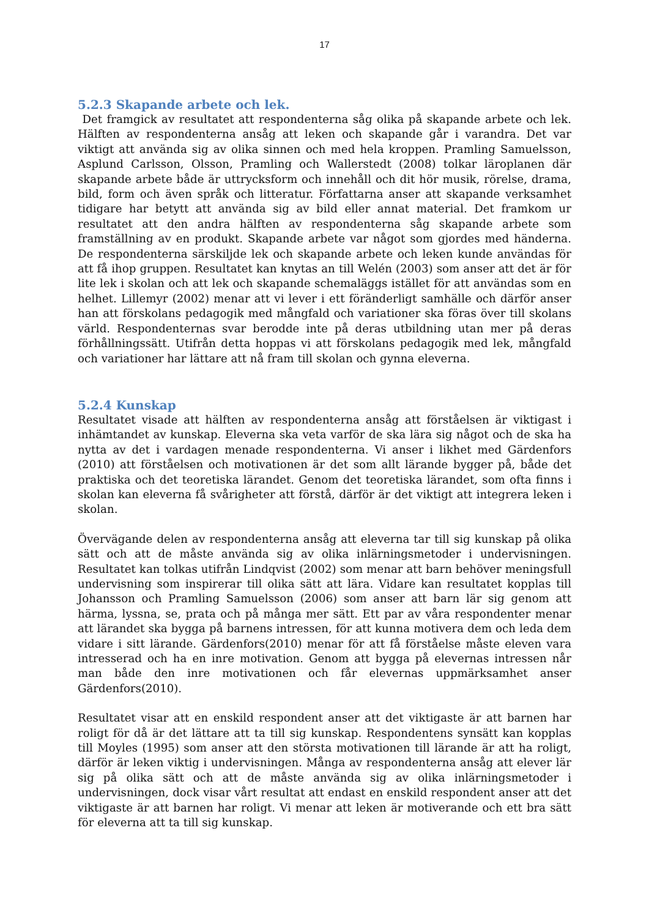17
5.2.3 Skapande arbete och lek.
Det framgick av resultatet att respondenterna såg olika på skapande arbete och lek. Hälften av respondenterna ansåg att leken och skapande går i varandra. Det var viktigt att använda sig av olika sinnen och med hela kroppen. Pramling Samuelsson, Asplund Carlsson, Olsson, Pramling och Wallerstedt (2008) tolkar läroplanen där skapande arbete både är uttrycksform och innehåll och dit hör musik, rörelse, drama, bild, form och även språk och litteratur. Författarna anser att skapande verksamhet tidigare har betytt att använda sig av bild eller annat material. Det framkom ur resultatet att den andra hälften av respondenterna såg skapande arbete som framställning av en produkt. Skapande arbete var något som gjordes med händerna. De respondenterna särskiljde lek och skapande arbete och leken kunde användas för att få ihop gruppen. Resultatet kan knytas an till Welén (2003) som anser att det är för lite lek i skolan och att lek och skapande schemaläggs istället för att användas som en helhet. Lillemyr (2002) menar att vi lever i ett föränderligt samhälle och därför anser han att förskolans pedagogik med mångfald och variationer ska föras över till skolans värld. Respondenternas svar berodde inte på deras utbildning utan mer på deras förhållningssätt. Utifrån detta hoppas vi att förskolans pedagogik med lek, mångfald och variationer har lättare att nå fram till skolan och gynna eleverna.
5.2.4 Kunskap
Resultatet visade att hälften av respondenterna ansåg att förståelsen är viktigast i inhämtandet av kunskap. Eleverna ska veta varför de ska lära sig något och de ska ha nytta av det i vardagen menade respondenterna. Vi anser i likhet med Gärdenfors (2010) att förståelsen och motivationen är det som allt lärande bygger på, både det praktiska och det teoretiska lärandet. Genom det teoretiska lärandet, som ofta finns i skolan kan eleverna få svårigheter att förstå, därför är det viktigt att integrera leken i skolan.
Övervägande delen av respondenterna ansåg att eleverna tar till sig kunskap på olika sätt och att de måste använda sig av olika inlärningsmetoder i undervisningen. Resultatet kan tolkas utifrån Lindqvist (2002) som menar att barn behöver meningsfull undervisning som inspirerar till olika sätt att lära. Vidare kan resultatet kopplas till Johansson och Pramling Samuelsson (2006) som anser att barn lär sig genom att härma, lyssna, se, prata och på många mer sätt. Ett par av våra respondenter menar att lärandet ska bygga på barnens intressen, för att kunna motivera dem och leda dem vidare i sitt lärande. Gärdenfors(2010) menar för att få förståelse måste eleven vara intresserad och ha en inre motivation. Genom att bygga på elevernas intressen når man både den inre motivationen och får elevernas uppmärksamhet anser Gärdenfors(2010).
Resultatet visar att en enskild respondent anser att det viktigaste är att barnen har roligt för då är det lättare att ta till sig kunskap. Respondentens synsätt kan kopplas till Moyles (1995) som anser att den största motivationen till lärande är att ha roligt, därför är leken viktig i undervisningen. Många av respondenterna ansåg att elever lär sig på olika sätt och att de måste använda sig av olika inlärningsmetoder i undervisningen, dock visar vårt resultat att endast en enskild respondent anser att det viktigaste är att barnen har roligt. Vi menar att leken är motiverande och ett bra sätt för eleverna att ta till sig kunskap.